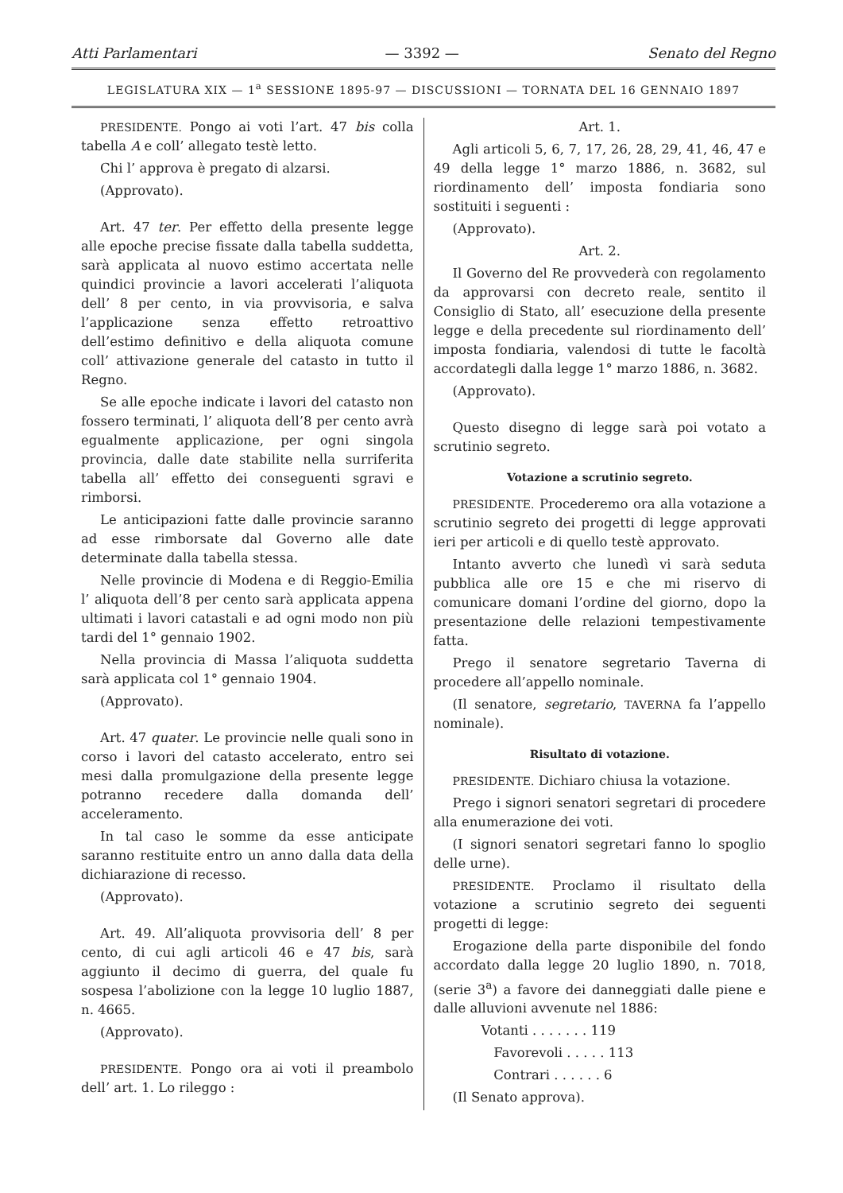Atti Parlamentari — 3392 — Senato del Regno
LEGISLATURA XIX — 1<sup>a</sup> SESSIONE 1895-97 — DISCUSSIONI — TORNATA DEL 16 GENNAIO 1897
PRESIDENTE. Pongo ai voti l’art. 47 bis colla tabella A e coll’ allegato testè letto.
Chi l’ approva è pregato di alzarsi.
(Approvato).
Art. 47 ter. Per effetto della presente legge alle epoche precise fissate dalla tabella suddetta, sarà applicata al nuovo estimo accertata nelle quindici provincie a lavori accelerati l’aliquota dell’ 8 per cento, in via provvisoria, e salva l’applicazione senza effetto retroattivo dell’estimo definitivo e della aliquota comune coll’ attivazione generale del catasto in tutto il Regno.
Se alle epoche indicate i lavori del catasto non fossero terminati, l’ aliquota dell’8 per cento avrà egualmente applicazione, per ogni singola provincia, dalle date stabilite nella surriferita tabella all’ effetto dei conseguenti sgravi e rimborsi.
Le anticipazioni fatte dalle provincie saranno ad esse rimborsate dal Governo alle date determinate dalla tabella stessa.
Nelle provincie di Modena e di Reggio-Emilia l’ aliquota dell’8 per cento sarà applicata appena ultimati i lavori catastali e ad ogni modo non più tardi del 1° gennaio 1902.
Nella provincia di Massa l’aliquota suddetta sarà applicata col 1° gennaio 1904.
(Approvato).
Art. 47 quater. Le provincie nelle quali sono in corso i lavori del catasto accelerato, entro sei mesi dalla promulgazione della presente legge potranno recedere dalla domanda dell’ acceleramento.
In tal caso le somme da esse anticipate saranno restituite entro un anno dalla data della dichiarazione di recesso.
(Approvato).
Art. 49. All’aliquota provvisoria dell’ 8 per cento, di cui agli articoli 46 e 47 bis, sarà aggiunto il decimo di guerra, del quale fu sospesa l’abolizione con la legge 10 luglio 1887, n. 4665.
(Approvato).
PRESIDENTE. Pongo ora ai voti il preambolo dell’ art. 1. Lo rileggo :
Art. 1.
Agli articoli 5, 6, 7, 17, 26, 28, 29, 41, 46, 47 e 49 della legge 1° marzo 1886, n. 3682, sul riordinamento dell’ imposta fondiaria sono sostituiti i seguenti :
(Approvato).
Art. 2.
Il Governo del Re provvederà con regolamento da approvarsi con decreto reale, sentito il Consiglio di Stato, all’ esecuzione della presente legge e della precedente sul riordinamento dell’ imposta fondiaria, valendosi di tutte le facoltà accordategli dalla legge 1° marzo 1886, n. 3682.
(Approvato).
Questo disegno di legge sarà poi votato a scrutinio segreto.
Votazione a scrutinio segreto.
PRESIDENTE. Procederemo ora alla votazione a scrutinio segreto dei progetti di legge approvati ieri per articoli e di quello testè approvato.
Intanto avverto che lunedì vi sarà seduta pubblica alle ore 15 e che mi riservo di comunicare domani l’ordine del giorno, dopo la presentazione delle relazioni tempestivamente fatta.
Prego il senatore segretario Taverna di procedere all’appello nominale.
(Il senatore, segretario, TAVERNA fa l’appello nominale).
Risultato di votazione.
PRESIDENTE. Dichiaro chiusa la votazione.
Prego i signori senatori segretari di procedere alla enumerazione dei voti.
(I signori senatori segretari fanno lo spoglio delle urne).
PRESIDENTE. Proclamo il risultato della votazione a scrutinio segreto dei seguenti progetti di legge:
Erogazione della parte disponibile del fondo accordato dalla legge 20 luglio 1890, n. 7018, (serie 3<sup>a</sup>) a favore dei danneggiati dalle piene e dalle alluvioni avvenute nel 1886:
Votanti . . . . . . . 119
Favorevoli . . . . . 113
Contrari . . . . . . 6
(Il Senato approva).